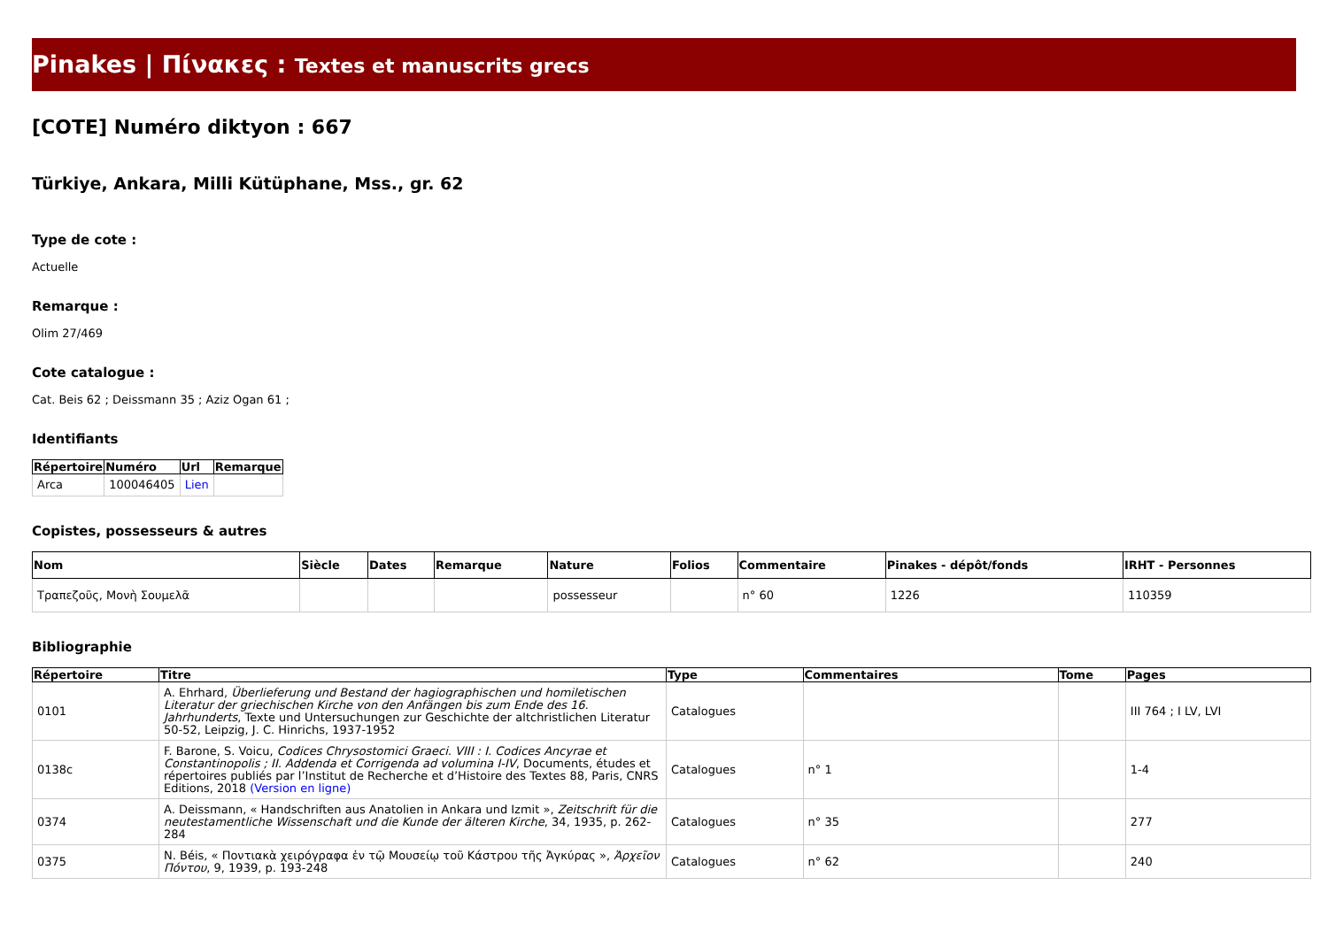Pinakes | Πίνακες : Textes et manuscrits grecs
[COTE] Numéro diktyon : 667
Türkiye, Ankara, Milli Kütüphane, Mss., gr. 62
Type de cote :
Actuelle
Remarque :
Olim 27/469
Cote catalogue :
Cat. Beis 62 ; Deissmann 35 ; Aziz Ogan 61 ;
Identifiants
| Répertoire | Numéro | Url | Remarque |
| --- | --- | --- | --- |
| Arca | 100046405 | Lien | |
Copistes, possesseurs & autres
| Nom | Siècle | Dates | Remarque | Nature | Folios | Commentaire | Pinakes - dépôt/fonds | IRHT - Personnes |
| --- | --- | --- | --- | --- | --- | --- | --- | --- |
| Τραπεζοῦς, Μονὴ Σουμελᾶ | | | | possesseur | | n° 60 | 1226 | 110359 |
Bibliographie
| Répertoire | Titre | Type | Commentaires | Tome | Pages |
| --- | --- | --- | --- | --- | --- |
| 0101 | A. Ehrhard, Überlieferung und Bestand der hagiographischen und homiletischen Literatur der griechischen Kirche von den Anfängen bis zum Ende des 16. Jahrhunderts , Texte und Untersuchungen zur Geschichte der altchristlichen Literatur 50-52, Leipzig, J. C. Hinrichs, 1937-1952 | Catalogues | | | III 764 ; I LV, LVI |
| 0138c | F. Barone, S. Voicu, Codices Chrysostomici Graeci. VIII : I. Codices Ancyrae et Constantinopolis ; II. Addenda et Corrigenda ad volumina I-IV , Documents, études et répertoires publiés par l’Institut de Recherche et d’Histoire des Textes 88, Paris, CNRS Editions, 2018 (Version en ligne) | Catalogues | n° 1 | | 1-4 |
| 0374 | A. Deissmann, « Handschriften aus Anatolien in Ankara und Izmit », Zeitschrift für die neutestamentliche Wissenschaft und die Kunde der älteren Kirche , 34, 1935, p. 262-284 | Catalogues | n° 35 | | 277 |
| 0375 | N. Béis, « Ποντιακὰ χειρόγραφα ἐν τῷ Μουσείῳ τοῦ Κάστρου τῆς Ἀγκύρας », Ἀρχεῖον Πόντου , 9, 1939, p. 193-248 | Catalogues | n° 62 | | 240 |